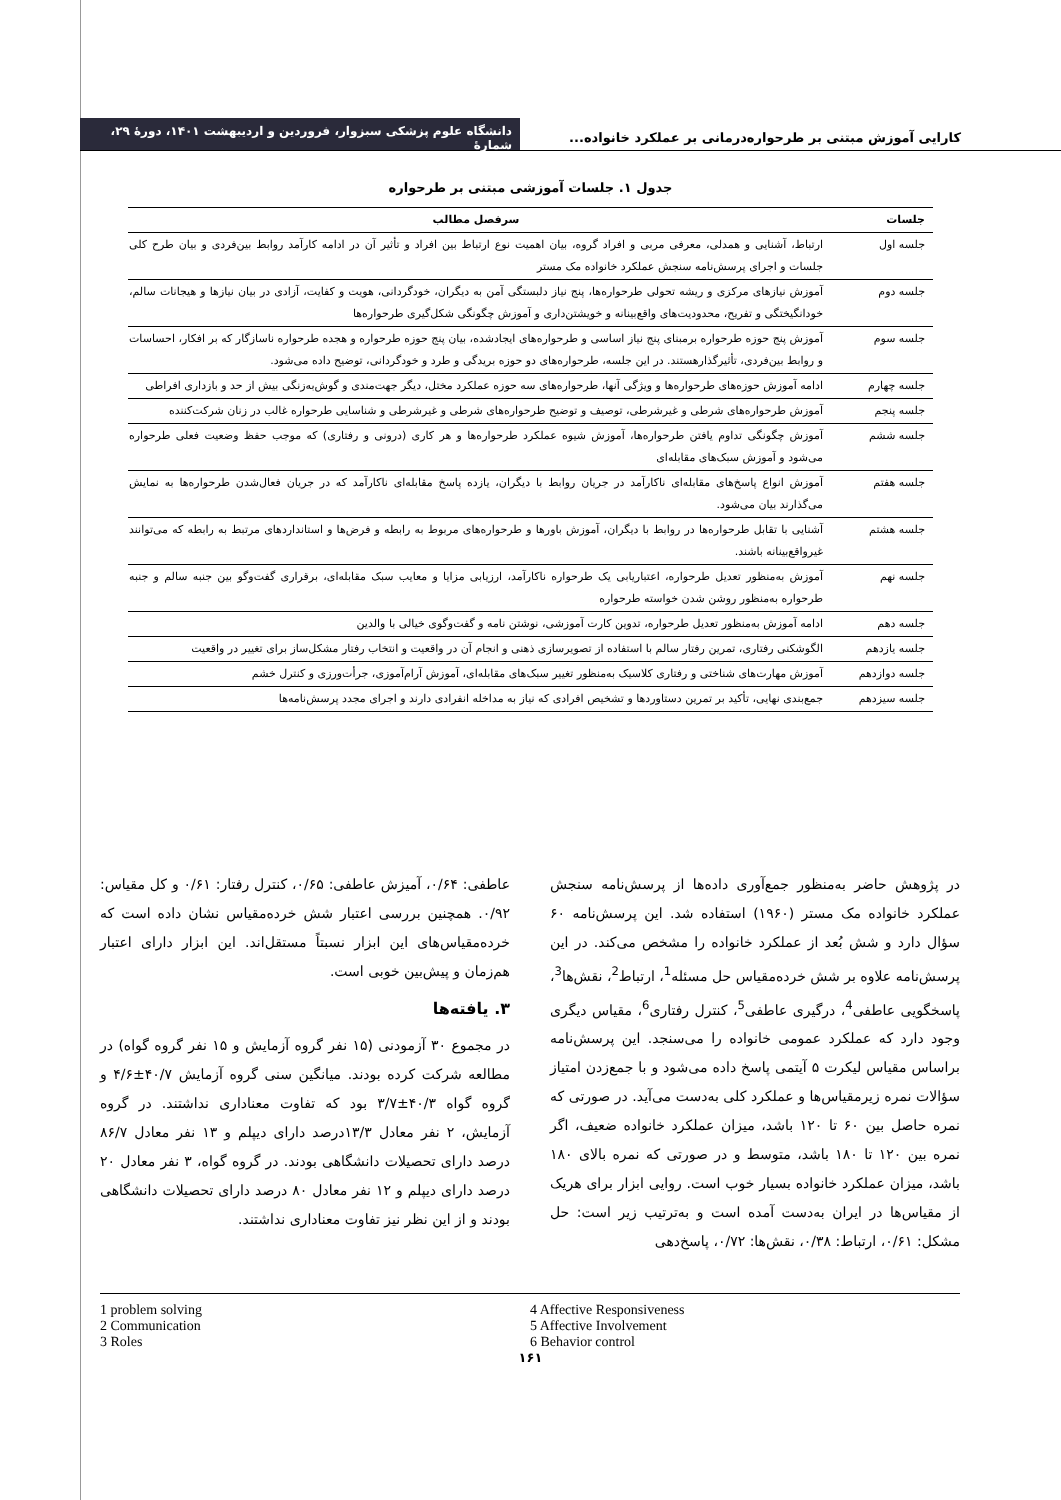کارایی آموزش مبتنی بر طرحواره‌درمانی بر عملکرد خانواده...
دانشگاه علوم پزشکی سبزوار، فروردین و اردیبهشت ۱۴۰۱، دورهٔ ۲۹، شمارهٔ
جدول ۱. جلسات آموزشی مبتنی بر طرحواره
| جلسات | سرفصل مطالب |
| --- | --- |
| جلسه اول | ارتباط، آشنایی و همدلی، معرفی مربی و افراد گروه، بیان اهمیت نوع ارتباط بین افراد و تأثیر آن در ادامه کارآمد روابط بین‌فردی و بیان طرح کلی جلسات و اجرای پرسش‌نامه سنجش عملکرد خانواده مک مستر |
| جلسه دوم | آموزش نیازهای مرکزی و ریشه تحولی طرحواره‌ها، پنج نیاز دلبستگی آمن به دیگران، خودگردانی، هویت و کفایت، آزادی در بیان نیازها و هیجانات سالم، خودانگیختگی و تفریح، محدودیت‌های واقع‌بینانه و خویشتن‌داری و آموزش چگونگی شکل‌گیری طرحواره‌ها |
| جلسه سوم | آموزش پنج حوزه طرحواره برمبنای پنج نیاز اساسی و طرحواره‌های ایجادشده، بیان پنج حوزه طرحواره و هجده طرحواره ناسازگار که بر افکار، احساسات و روابط بین‌فردی، تأثیرگذارهستند. در این جلسه، طرحواره‌های دو حوزه بریدگی و طرد و خودگردانی، توضیح داده می‌شود. |
| جلسه چهارم | ادامه آموزش حوزه‌های طرحواره‌ها و ویژگی آنها، طرحواره‌های سه حوزه عملکرد مختل، دیگر جهت‌مندی و گوش‌به‌زنگی بیش از حد و بازداری افراطی |
| جلسه پنجم | آموزش طرحواره‌های شرطی و غیرشرطی، توصیف و توضیح طرحواره‌های شرطی و غیرشرطی و شناسایی طرحواره غالب در زنان شرکت‌کننده |
| جلسه ششم | آموزش چگونگی تداوم یافتن طرحواره‌ها، آموزش شیوه عملکرد طرحواره‌ها و هر کاری (درونی و رفتاری) که موجب حفظ وضعیت فعلی طرحواره می‌شود و آموزش سبک‌های مقابله‌ای |
| جلسه هفتم | آموزش انواع پاسخ‌های مقابله‌ای ناکارآمد در جریان روابط با دیگران، یازده پاسخ مقابله‌ای ناکارآمد که در جریان فعال‌شدن طرحواره‌ها به نمایش می‌گذارند بیان می‌شود. |
| جلسه هشتم | آشنایی با تقابل طرحواره‌ها در روابط با دیگران، آموزش باورها و طرحواره‌های مربوط به رابطه و فرض‌ها و استانداردهای مرتبط به رابطه که می‌توانند غیرواقع‌بینانه باشند. |
| جلسه نهم | آموزش به‌منظور تعدیل طرحواره، اعتباریابی یک طرحواره ناکارآمد، ارزیابی مزایا و معایب سبک مقابله‌ای، برقراری گفت‌وگو بین جنبه سالم و جنبه طرحواره به‌منظور روشن شدن خواسته طرحواره |
| جلسه دهم | ادامه آموزش به‌منظور تعدیل طرحواره، تدوین کارت آموزشی، نوشتن نامه و گفت‌وگوی خیالی با والدین |
| جلسه یازدهم | الگوشکنی رفتاری، تمرین رفتار سالم با استفاده از تصویرسازی ذهنی و انجام آن در واقعیت و انتخاب رفتار مشکل‌ساز برای تغییر در واقعیت |
| جلسه دوازدهم | آموزش مهارت‌های شناختی و رفتاری کلاسیک به‌منظور تغییر سبک‌های مقابله‌ای، آموزش آرام‌آموزی، جرأت‌ورزی و کنترل خشم |
| جلسه سیزدهم | جمع‌بندی نهایی، تأکید بر تمرین دستاوردها و تشخیص افرادی که نیاز به مداخله انفرادی دارند و اجرای مجدد پرسش‌نامه‌ها |
در پژوهش حاضر به‌منظور جمع‌آوری داده‌ها از پرسش‌نامه سنجش عملکرد خانواده مک مستر (۱۹۶۰) استفاده شد. این پرسش‌نامه ۶۰ سؤال دارد و شش بُعد از عملکرد خانواده را مشخص می‌کند. در این پرسش‌نامه علاوه بر شش خرده‌مقیاس حل مسئله<sup>1</sup>، ارتباط<sup>2</sup>، نقش‌ها<sup>3</sup>، پاسخگویی عاطفی<sup>4</sup>، درگیری عاطفی<sup>5</sup>، کنترل رفتاری<sup>6</sup>، مقیاس دیگری وجود دارد که عملکرد عمومی خانواده را می‌سنجد. این پرسش‌نامه براساس مقیاس لیکرت ۵ آیتمی پاسخ داده می‌شود و با جمع‌زدن امتیاز سؤالات نمره زیرمقیاس‌ها و عملکرد کلی به‌دست می‌آید. در صورتی که نمره حاصل بین ۶۰ تا ۱۲۰ باشد، میزان عملکرد خانواده ضعیف، اگر نمره بین ۱۲۰ تا ۱۸۰ باشد، متوسط و در صورتی که نمره بالای ۱۸۰ باشد، میزان عملکرد خانواده بسیار خوب است. روایی ابزار برای هریک از مقیاس‌ها در ایران به‌دست آمده است و به‌ترتیب زیر است: حل مشکل: ۰/۶۱، ارتباط: ۰/۳۸، نقش‌ها: ۰/۷۲، پاسخ‌دهی
عاطفی: ۰/۶۴، آمیزش عاطفی: ۰/۶۵، کنترل رفتار: ۰/۶۱ و کل مقیاس: ۰/۹۲. همچنین بررسی اعتبار شش خرده‌مقیاس نشان داده است که خرده‌مقیاس‌های این ابزار نسبتاً مستقل‌اند. این ابزار دارای اعتبار هم‌زمان و پیش‌بین خوبی است.
۳. یافته‌ها
در مجموع ۳۰ آزمودنی (۱۵ نفر گروه آزمایش و ۱۵ نفر گروه گواه) در مطالعه شرکت کرده بودند. میانگین سنی گروه آزمایش ۴۰/۷±۴/۶ و گروه گواه ۴۰/۳±۳/۷ بود که تفاوت معناداری نداشتند. در گروه آزمایش، ۲ نفر معادل ۱۳/۳درصد دارای دیپلم و ۱۳ نفر معادل ۸۶/۷ درصد دارای تحصیلات دانشگاهی بودند. در گروه گواه، ۳ نفر معادل ۲۰ درصد دارای دیپلم و ۱۲ نفر معادل ۸۰ درصد دارای تحصیلات دانشگاهی بودند و از این نظر نیز تفاوت معناداری نداشتند.
1 problem solving
2 Communication
3 Roles
4 Affective Responsiveness
5 Affective Involvement
6 Behavior control
۱۶۱